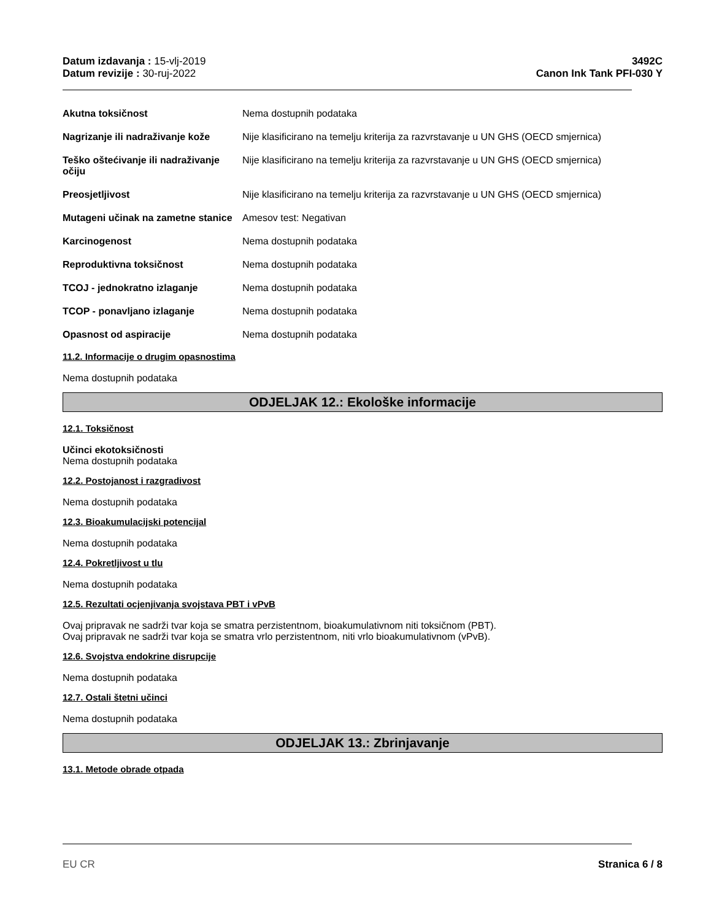Datum izdavanja : 15-vlj-2019
Datum revizije : 30-ruj-2022
3492C
Canon Ink Tank PFI-030 Y
Akutna toksičnost Nema dostupnih podataka
Nagrizanje ili nadraživanje kože
Nije klasificirano na temelju kriterija za razvrstavanje u UN GHS (OECD smjernica)
Teško oštećivanje ili nadraživanje očiju
Nije klasificirano na temelju kriterija za razvrstavanje u UN GHS (OECD smjernica)
Preosjetljivost Nije klasificirano na temelju kriterija za razvrstavanje u UN GHS (OECD smjernica)
Mutageni učinak na zametne stanice
Amesov test: Negativan
Karcinogenost Nema dostupnih podataka
Reproduktivna toksičnost Nema dostupnih podataka
TCOJ - jednokratno izlaganje Nema dostupnih podataka
TCOP - ponavljano izlaganje Nema dostupnih podataka
Opasnost od aspiracije Nema dostupnih podataka
11.2. Informacije o drugim opasnostima
Nema dostupnih podataka
ODJELJAK 12.: Ekološke informacije
12.1. Toksičnost
Učinci ekotoksičnosti
Nema dostupnih podataka
12.2. Postojanost i razgradivost
Nema dostupnih podataka
12.3. Bioakumulacijski potencijal
Nema dostupnih podataka
12.4. Pokretljivost u tlu
Nema dostupnih podataka
12.5. Rezultati ocjenjivanja svojstava PBT i vPvB
Ovaj pripravak ne sadrži tvar koja se smatra perzistentnom, bioakumulativnom niti toksičnom (PBT).
Ovaj pripravak ne sadrži tvar koja se smatra vrlo perzistentnom, niti vrlo bioakumulativnom (vPvB).
12.6. Svojstva endokrine disrupcije
Nema dostupnih podataka
12.7. Ostali štetni učinci
Nema dostupnih podataka
ODJELJAK 13.: Zbrinjavanje
13.1. Metode obrade otpada
EU CR Stranica 6 / 8